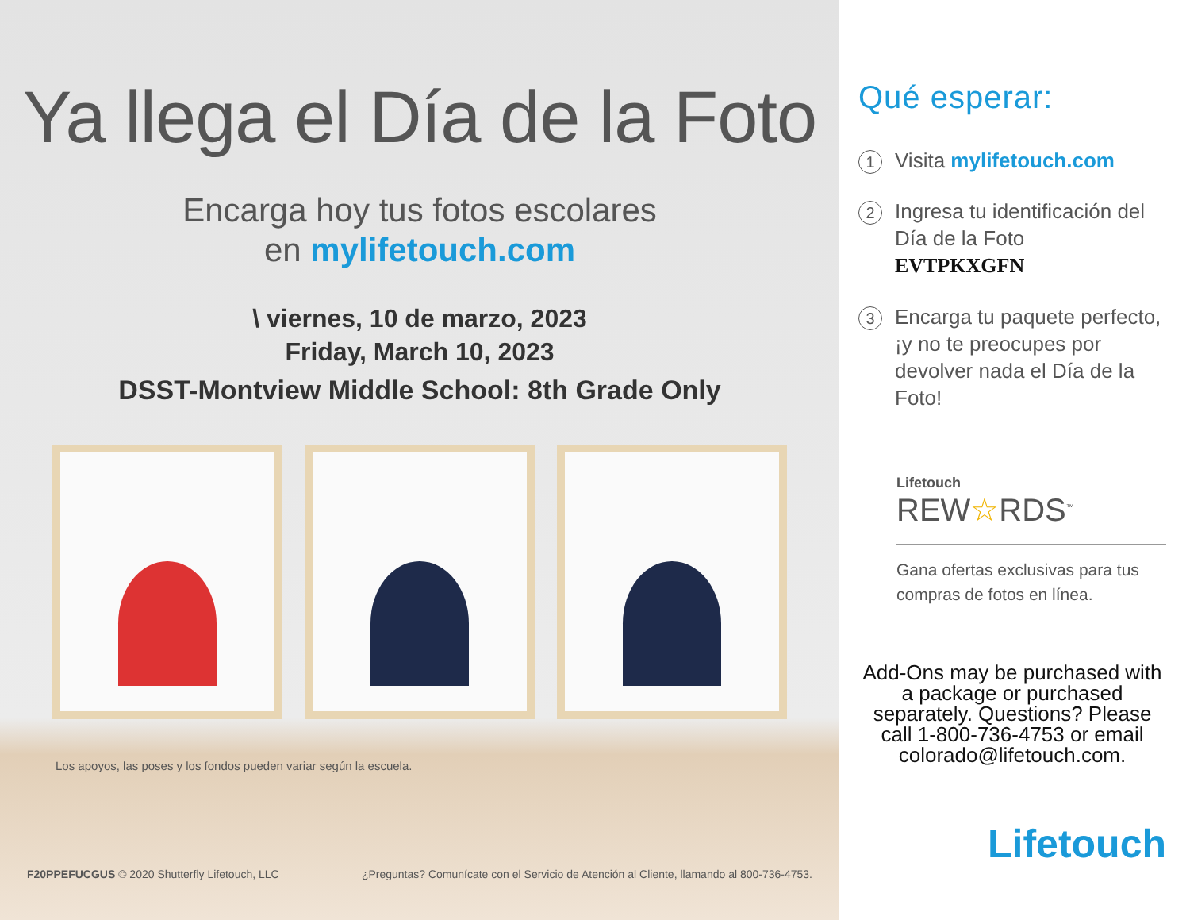Ya llega el Día de la Foto
Encarga hoy tus fotos escolares
en mylifetouch.com
\ viernes, 10 de marzo, 2023
Friday, March 10, 2023
DSST-Montview Middle School: 8th Grade Only
Los apoyos, las poses y los fondos pueden variar según la escuela.
F20PPEFUCGUS © 2020 Shutterfly Lifetouch, LLC ¿Preguntas? Comunícate con el Servicio de Atención al Cliente, llamando al 800-736-4753.
Qué esperar:
1
Visita mylifetouch.com
2
Ingresa tu identificación del Día de la Foto
EVTPKXGFN
3
Encarga tu paquete perfecto, ¡y no te preocupes por devolver nada el Día de la Foto!
Lifetouch
REW☆RDS<sup>™</sup>
Gana ofertas exclusivas para tus compras de fotos en línea.
Add-Ons may be purchased with a package or purchased separately. Questions? Please call 1-800-736-4753 or email colorado@lifetouch.com.
Lifetouch